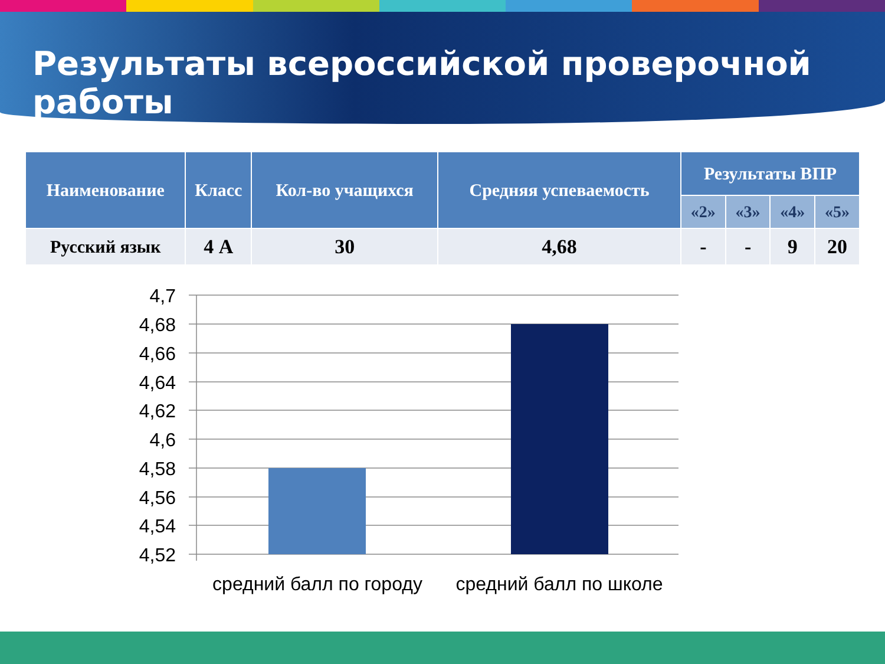Результаты всероссийской проверочной работы
| Наименование | Класс | Кол-во учащихся | Средняя успеваемость | Результаты ВПР | | | |
| --- | --- | --- | --- | --- | --- | --- | --- |
| | | | | «2» | «3» | «4» | «5» |
| Русский язык | 4 А | 30 | 4,68 | - | - | 9 | 20 |
4,7
4,68
4,66
4,64
4,62
4,6
4,58
4,56
4,54
4,52
средний балл по городу
средний балл по школе